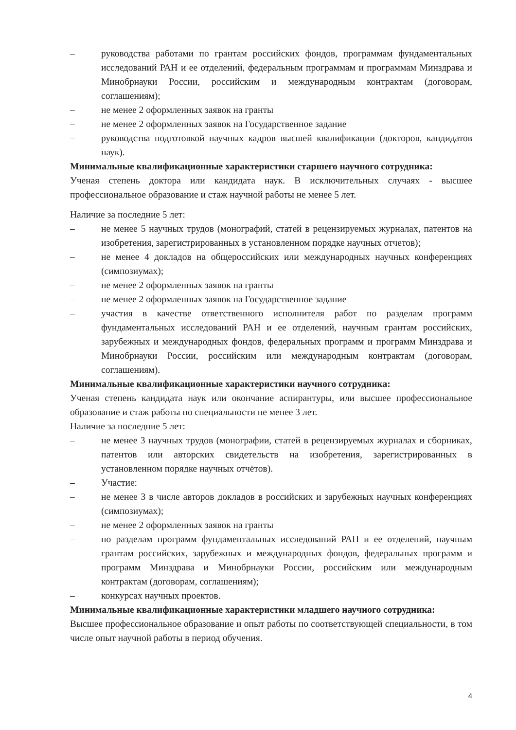– руководства работами по грантам российских фондов, программам фундаментальных исследований РАН и ее отделений, федеральным программам и программам Минздрава и Минобрнауки России, российским и международным контрактам (договорам, соглашениям);
– не менее 2 оформленных заявок на гранты
– не менее 2 оформленных заявок на Государственное задание
– руководства подготовкой научных кадров высшей квалификации (докторов, кандидатов наук).
Минимальные квалификационные характеристики старшего научного сотрудника:
Ученая степень доктора или кандидата наук. В исключительных случаях - высшее профессиональное образование и стаж научной работы не менее 5 лет.
Наличие за последние 5 лет:
– не менее 5 научных трудов (монографий, статей в рецензируемых журналах, патентов на изобретения, зарегистрированных в установленном порядке научных отчетов);
– не менее 4 докладов на общероссийских или международных научных конференциях (симпозиумах);
– не менее 2 оформленных заявок на гранты
– не менее 2 оформленных заявок на Государственное задание
– участия в качестве ответственного исполнителя работ по разделам программ фундаментальных исследований РАН и ее отделений, научным грантам российских, зарубежных и международных фондов, федеральных программ и программ Минздрава и Минобрнауки России, российским или международным контрактам (договорам, соглашениям).
Минимальные квалификационные характеристики научного сотрудника:
Ученая степень кандидата наук или окончание аспирантуры, или высшее профессиональное образование и стаж работы по специальности не менее 3 лет.
Наличие за последние 5 лет:
– не менее 3 научных трудов (монографии, статей в рецензируемых журналах и сборниках, патентов или авторских свидетельств на изобретения, зарегистрированных в установленном порядке научных отчётов).
– Участие:
– не менее 3 в числе авторов докладов в российских и зарубежных научных конференциях (симпозиумах);
– не менее 2 оформленных заявок на гранты
– по разделам программ фундаментальных исследований РАН и ее отделений, научным грантам российских, зарубежных и международных фондов, федеральных программ и программ Минздрава и Минобрнауки России, российским или международным контрактам (договорам, соглашениям);
– конкурсах научных проектов.
Минимальные квалификационные характеристики младшего научного сотрудника:
Высшее профессиональное образование и опыт работы по соответствующей специальности, в том числе опыт научной работы в период обучения.
4